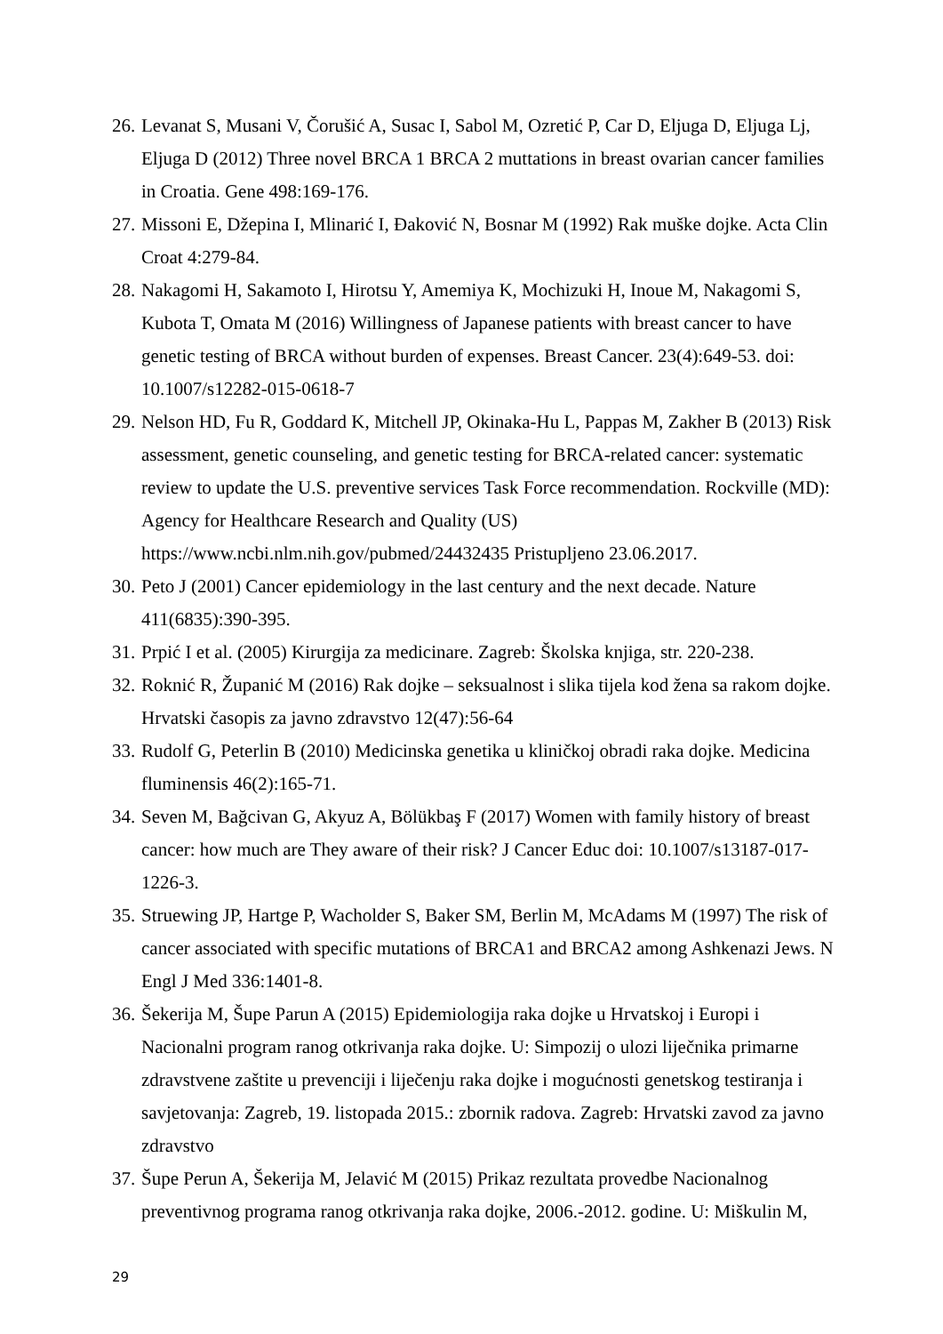26. Levanat S, Musani V, Čorušić A, Susac I, Sabol M, Ozretić P, Car D, Eljuga D, Eljuga Lj, Eljuga D (2012) Three novel BRCA 1 BRCA 2 muttations in breast ovarian cancer families in Croatia. Gene 498:169-176.
27. Missoni E, Džepina I, Mlinarić I, Đaković N, Bosnar M (1992) Rak muške dojke. Acta Clin Croat 4:279-84.
28. Nakagomi H, Sakamoto I, Hirotsu Y, Amemiya K, Mochizuki H, Inoue M, Nakagomi S, Kubota T, Omata M (2016) Willingness of Japanese patients with breast cancer to have genetic testing of BRCA without burden of expenses. Breast Cancer. 23(4):649-53. doi: 10.1007/s12282-015-0618-7
29. Nelson HD, Fu R, Goddard K, Mitchell JP, Okinaka-Hu L, Pappas M, Zakher B (2013) Risk assessment, genetic counseling, and genetic testing for BRCA-related cancer: systematic review to update the U.S. preventive services Task Force recommendation. Rockville (MD): Agency for Healthcare Research and Quality (US) https://www.ncbi.nlm.nih.gov/pubmed/24432435 Pristupljeno 23.06.2017.
30. Peto J (2001) Cancer epidemiology in the last century and the next decade. Nature 411(6835):390-395.
31. Prpić I et al. (2005) Kirurgija za medicinare. Zagreb: Školska knjiga, str. 220-238.
32. Roknić R, Županić M (2016) Rak dojke – seksualnost i slika tijela kod žena sa rakom dojke. Hrvatski časopis za javno zdravstvo 12(47):56-64
33. Rudolf G, Peterlin B (2010) Medicinska genetika u kliničkoj obradi raka dojke. Medicina fluminensis 46(2):165-71.
34. Seven M, Bağcivan G, Akyuz A, Bölükbaş F (2017) Women with family history of breast cancer: how much are They aware of their risk? J Cancer Educ doi: 10.1007/s13187-017-1226-3.
35. Struewing JP, Hartge P, Wacholder S, Baker SM, Berlin M, McAdams M (1997) The risk of cancer associated with specific mutations of BRCA1 and BRCA2 among Ashkenazi Jews. N Engl J Med 336:1401-8.
36. Šekerija M, Šupe Parun A (2015) Epidemiologija raka dojke u Hrvatskoj i Europi i Nacionalni program ranog otkrivanja raka dojke. U: Simpozij o ulozi liječnika primarne zdravstvene zaštite u prevenciji i liječenju raka dojke i mogućnosti genetskog testiranja i savjetovanja: Zagreb, 19. listopada 2015.: zbornik radova. Zagreb: Hrvatski zavod za javno zdravstvo
37. Šupe Perun A, Šekerija M, Jelavić M (2015) Prikaz rezultata provedbe Nacionalnog preventivnog programa ranog otkrivanja raka dojke, 2006.-2012. godine. U: Miškulin M,
29